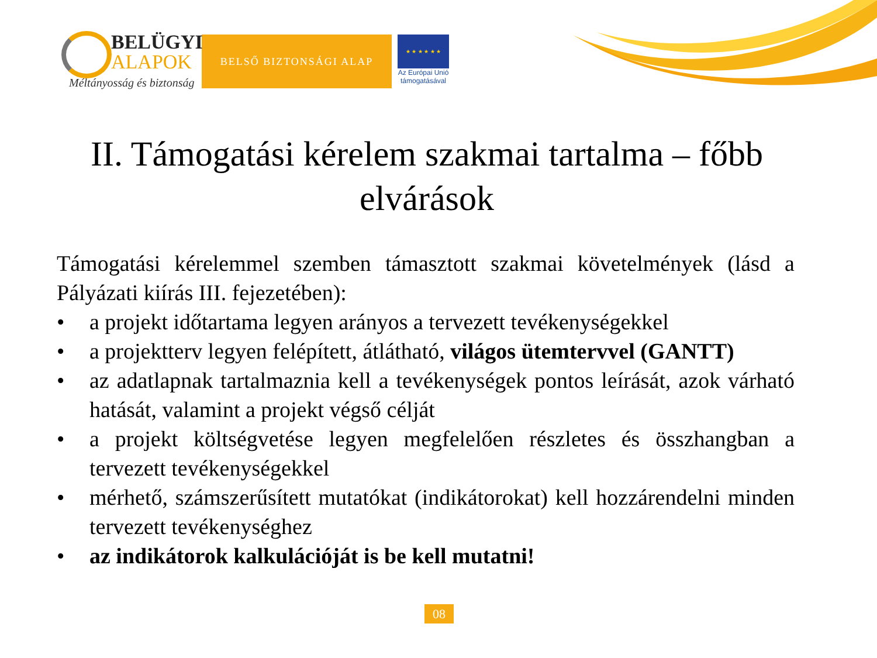BELÜGYI
ALAPOK
Méltányosság és biztonság
BELSŐ BIZTONSÁGI ALAP
★ ★ ★ ★ ★ ★
Az Európai Unió
támogatásával
II. Támogatási kérelem szakmai tartalma – főbb elvárások
Támogatási kérelemmel szemben támasztott szakmai követelmények (lásd a Pályázati kiírás III. fejezetében):
• a projekt időtartama legyen arányos a tervezett tevékenységekkel
• a projektterv legyen felépített, átlátható, világos ütemtervvel (GANTT)
• az adatlapnak tartalmaznia kell a tevékenységek pontos leírását, azok várható hatását, valamint a projekt végső célját
• a projekt költségvetése legyen megfelelően részletes és összhangban a tervezett tevékenységekkel
• mérhető, számszerűsített mutatókat (indikátorokat) kell hozzárendelni minden tervezett tevékenységhez
• az indikátorok kalkulációját is be kell mutatni!
08